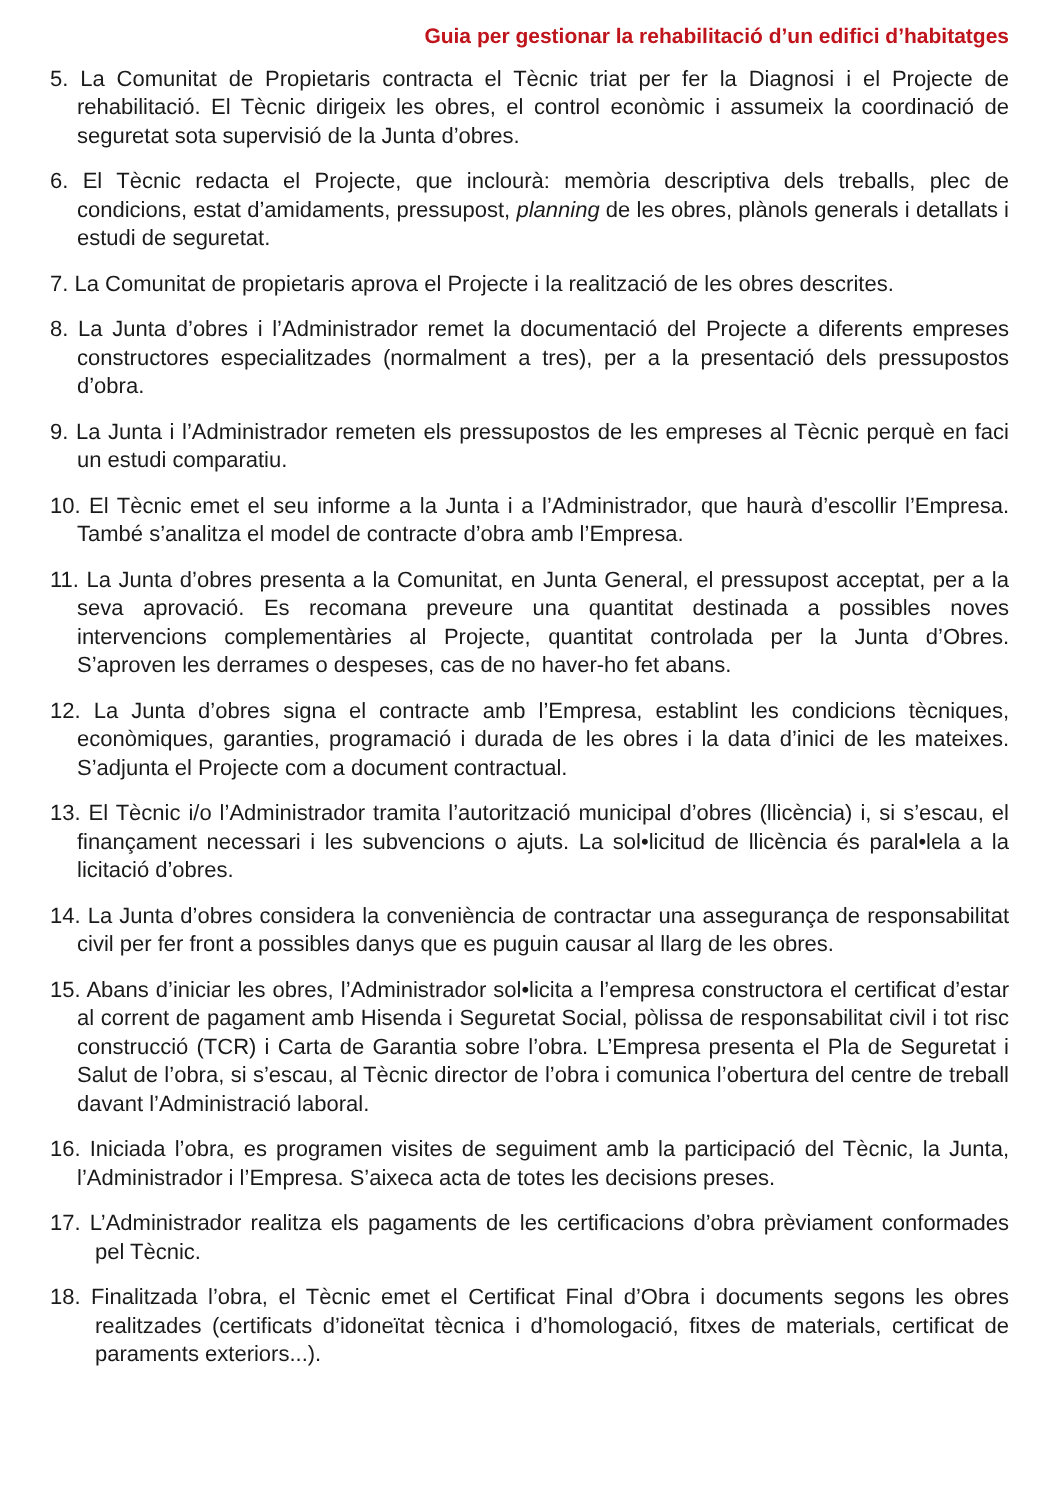Guia per gestionar la rehabilitació d’un edifici d’habitatges
5. La Comunitat de Propietaris contracta el Tècnic triat per fer la Diagnosi i el Projecte de rehabilitació. El Tècnic dirigeix les obres, el control econòmic i assumeix la coordinació de seguretat sota supervisió de la Junta d’obres.
6. El Tècnic redacta el Projecte, que inclourà: memòria descriptiva dels treballs, plec de condicions, estat d’amidaments, pressupost, planning de les obres, plànols generals i detallats i estudi de seguretat.
7. La Comunitat de propietaris aprova el Projecte i la realització de les obres descrites.
8. La Junta d’obres i l’Administrador remet la documentació del Projecte a diferents empreses constructores especialitzades (normalment a tres), per a la presentació dels pressupostos d’obra.
9. La Junta i l’Administrador remeten els pressupostos de les empreses al Tècnic perquè en faci un estudi comparatiu.
10. El Tècnic emet el seu informe a la Junta i a l’Administrador, que haurà d’escollir l’Empresa. També s’analitza el model de contracte d’obra amb l’Empresa.
11. La Junta d’obres presenta a la Comunitat, en Junta General, el pressupost acceptat, per a la seva aprovació. Es recomana preveure una quantitat destinada a possibles noves intervencions complementàries al Projecte, quantitat controlada per la Junta d’Obres. S’aproven les derrames o despeses, cas de no haver-ho fet abans.
12. La Junta d’obres signa el contracte amb l’Empresa, establint les condicions tècniques, econòmiques, garanties, programació i durada de les obres i la data d’inici de les mateixes. S’adjunta el Projecte com a document contractual.
13. El Tècnic i/o l’Administrador tramita l’autorització municipal d’obres (llicència) i, si s’escau, el finançament necessari i les subvencions o ajuts. La sol•licitud de llicència és paral•lela a la licitació d’obres.
14. La Junta d’obres considera la conveniència de contractar una assegurança de responsabilitat civil per fer front a possibles danys que es puguin causar al llarg de les obres.
15. Abans d’iniciar les obres, l’Administrador sol•licita a l’empresa constructora el certificat d’estar al corrent de pagament amb Hisenda i Seguretat Social, pòlissa de responsabilitat civil i tot risc construcció (TCR) i Carta de Garantia sobre l’obra. L’Empresa presenta el Pla de Seguretat i Salut de l’obra, si s’escau, al Tècnic director de l’obra i comunica l’obertura del centre de treball davant l’Administració laboral.
16. Iniciada l’obra, es programen visites de seguiment amb la participació del Tècnic, la Junta, l’Administrador i l’Empresa. S’aixeca acta de totes les decisions preses.
17. L’Administrador realitza els pagaments de les certificacions d’obra prèviament conformades pel Tècnic.
18. Finalitzada l’obra, el Tècnic emet el Certificat Final d’Obra i documents segons les obres realitzades (certificats d’idoneïtat tècnica i d’homologació, fitxes de materials, certificat de paraments exteriors...).